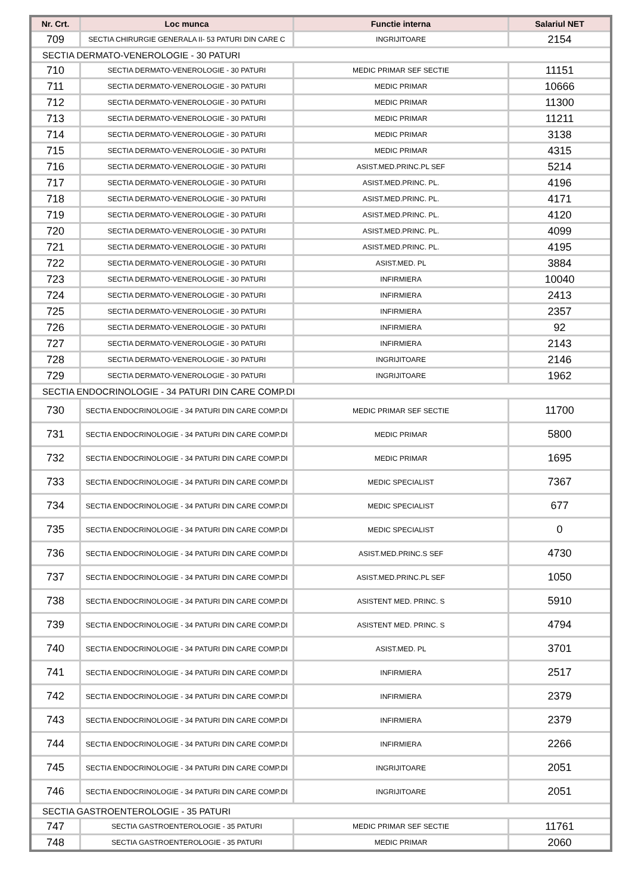| Nr. Crt. | Loc munca | Functie interna | Salariul NET |
| --- | --- | --- | --- |
| 709 | SECTIA CHIRURGIE GENERALA II- 53 PATURI DIN CARE C | INGRIJITOARE | 2154 |
| SECTIA DERMATO-VENEROLOGIE - 30 PATURI | | | |
| 710 | SECTIA DERMATO-VENEROLOGIE - 30 PATURI | MEDIC PRIMAR SEF SECTIE | 11151 |
| 711 | SECTIA DERMATO-VENEROLOGIE - 30 PATURI | MEDIC PRIMAR | 10666 |
| 712 | SECTIA DERMATO-VENEROLOGIE - 30 PATURI | MEDIC PRIMAR | 11300 |
| 713 | SECTIA DERMATO-VENEROLOGIE - 30 PATURI | MEDIC PRIMAR | 11211 |
| 714 | SECTIA DERMATO-VENEROLOGIE - 30 PATURI | MEDIC PRIMAR | 3138 |
| 715 | SECTIA DERMATO-VENEROLOGIE - 30 PATURI | MEDIC PRIMAR | 4315 |
| 716 | SECTIA DERMATO-VENEROLOGIE - 30 PATURI | ASIST.MED.PRINC.PL SEF | 5214 |
| 717 | SECTIA DERMATO-VENEROLOGIE - 30 PATURI | ASIST.MED.PRINC. PL. | 4196 |
| 718 | SECTIA DERMATO-VENEROLOGIE - 30 PATURI | ASIST.MED.PRINC. PL. | 4171 |
| 719 | SECTIA DERMATO-VENEROLOGIE - 30 PATURI | ASIST.MED.PRINC. PL. | 4120 |
| 720 | SECTIA DERMATO-VENEROLOGIE - 30 PATURI | ASIST.MED.PRINC. PL. | 4099 |
| 721 | SECTIA DERMATO-VENEROLOGIE - 30 PATURI | ASIST.MED.PRINC. PL. | 4195 |
| 722 | SECTIA DERMATO-VENEROLOGIE - 30 PATURI | ASIST.MED. PL | 3884 |
| 723 | SECTIA DERMATO-VENEROLOGIE - 30 PATURI | INFIRMIERA | 10040 |
| 724 | SECTIA DERMATO-VENEROLOGIE - 30 PATURI | INFIRMIERA | 2413 |
| 725 | SECTIA DERMATO-VENEROLOGIE - 30 PATURI | INFIRMIERA | 2357 |
| 726 | SECTIA DERMATO-VENEROLOGIE - 30 PATURI | INFIRMIERA | 92 |
| 727 | SECTIA DERMATO-VENEROLOGIE - 30 PATURI | INFIRMIERA | 2143 |
| 728 | SECTIA DERMATO-VENEROLOGIE - 30 PATURI | INGRIJITOARE | 2146 |
| 729 | SECTIA DERMATO-VENEROLOGIE - 30 PATURI | INGRIJITOARE | 1962 |
| SECTIA ENDOCRINOLOGIE - 34 PATURI DIN CARE COMP.DI | | | |
| 730 | SECTIA ENDOCRINOLOGIE - 34 PATURI DIN CARE COMP.DI | MEDIC PRIMAR SEF SECTIE | 11700 |
| 731 | SECTIA ENDOCRINOLOGIE - 34 PATURI DIN CARE COMP.DI | MEDIC PRIMAR | 5800 |
| 732 | SECTIA ENDOCRINOLOGIE - 34 PATURI DIN CARE COMP.DI | MEDIC PRIMAR | 1695 |
| 733 | SECTIA ENDOCRINOLOGIE - 34 PATURI DIN CARE COMP.DI | MEDIC SPECIALIST | 7367 |
| 734 | SECTIA ENDOCRINOLOGIE - 34 PATURI DIN CARE COMP.DI | MEDIC SPECIALIST | 677 |
| 735 | SECTIA ENDOCRINOLOGIE - 34 PATURI DIN CARE COMP.DI | MEDIC SPECIALIST | 0 |
| 736 | SECTIA ENDOCRINOLOGIE - 34 PATURI DIN CARE COMP.DI | ASIST.MED.PRINC.S SEF | 4730 |
| 737 | SECTIA ENDOCRINOLOGIE - 34 PATURI DIN CARE COMP.DI | ASIST.MED.PRINC.PL SEF | 1050 |
| 738 | SECTIA ENDOCRINOLOGIE - 34 PATURI DIN CARE COMP.DI | ASISTENT MED. PRINC. S | 5910 |
| 739 | SECTIA ENDOCRINOLOGIE - 34 PATURI DIN CARE COMP.DI | ASISTENT MED. PRINC. S | 4794 |
| 740 | SECTIA ENDOCRINOLOGIE - 34 PATURI DIN CARE COMP.DI | ASIST.MED. PL | 3701 |
| 741 | SECTIA ENDOCRINOLOGIE - 34 PATURI DIN CARE COMP.DI | INFIRMIERA | 2517 |
| 742 | SECTIA ENDOCRINOLOGIE - 34 PATURI DIN CARE COMP.DI | INFIRMIERA | 2379 |
| 743 | SECTIA ENDOCRINOLOGIE - 34 PATURI DIN CARE COMP.DI | INFIRMIERA | 2379 |
| 744 | SECTIA ENDOCRINOLOGIE - 34 PATURI DIN CARE COMP.DI | INFIRMIERA | 2266 |
| 745 | SECTIA ENDOCRINOLOGIE - 34 PATURI DIN CARE COMP.DI | INGRIJITOARE | 2051 |
| 746 | SECTIA ENDOCRINOLOGIE - 34 PATURI DIN CARE COMP.DI | INGRIJITOARE | 2051 |
| SECTIA GASTROENTEROLOGIE - 35 PATURI | | | |
| 747 | SECTIA GASTROENTEROLOGIE - 35 PATURI | MEDIC PRIMAR SEF SECTIE | 11761 |
| 748 | SECTIA GASTROENTEROLOGIE - 35 PATURI | MEDIC PRIMAR | 2060 |